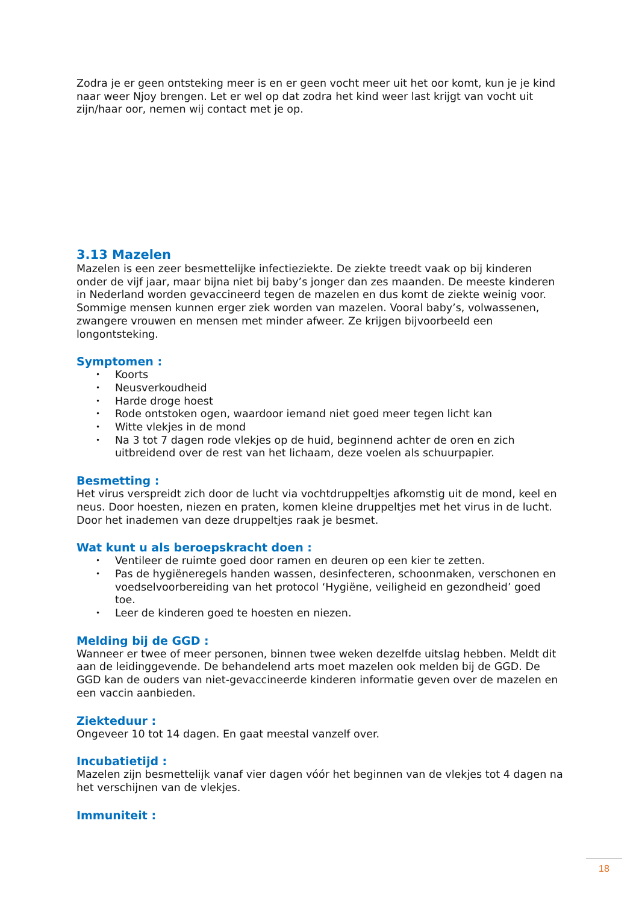Zodra je er geen ontsteking meer is en er geen vocht meer uit het oor komt, kun je je kind naar weer Njoy brengen. Let er wel op dat zodra het kind weer last krijgt van vocht uit zijn/haar oor, nemen wij contact met je op.
3.13 Mazelen
Mazelen is een zeer besmettelijke infectieziekte. De ziekte treedt vaak op bij kinderen onder de vijf jaar, maar bijna niet bij baby’s jonger dan zes maanden. De meeste kinderen in Nederland worden gevaccineerd tegen de mazelen en dus komt de ziekte weinig voor. Sommige mensen kunnen erger ziek worden van mazelen. Vooral baby’s, volwassenen, zwangere vrouwen en mensen met minder afweer. Ze krijgen bijvoorbeeld een longontsteking.
Symptomen :
• Koorts
• Neusverkoudheid
• Harde droge hoest
• Rode ontstoken ogen, waardoor iemand niet goed meer tegen licht kan
• Witte vlekjes in de mond
• Na 3 tot 7 dagen rode vlekjes op de huid, beginnend achter de oren en zich uitbreidend over de rest van het lichaam, deze voelen als schuurpapier.
Besmetting :
Het virus verspreidt zich door de lucht via vochtdruppeltjes afkomstig uit de mond, keel en neus. Door hoesten, niezen en praten, komen kleine druppeltjes met het virus in de lucht. Door het inademen van deze druppeltjes raak je besmet.
Wat kunt u als beroepskracht doen :
• Ventileer de ruimte goed door ramen en deuren op een kier te zetten.
• Pas de hygiëneregels handen wassen, desinfecteren, schoonmaken, verschonen en voedselvoorbereiding van het protocol ‘Hygiëne, veiligheid en gezondheid’ goed toe.
• Leer de kinderen goed te hoesten en niezen.
Melding bij de GGD :
Wanneer er twee of meer personen, binnen twee weken dezelfde uitslag hebben. Meldt dit aan de leidinggevende. De behandelend arts moet mazelen ook melden bij de GGD. De GGD kan de ouders van niet-gevaccineerde kinderen informatie geven over de mazelen en een vaccin aanbieden.
Ziekteduur :
Ongeveer 10 tot 14 dagen. En gaat meestal vanzelf over.
Incubatietijd :
Mazelen zijn besmettelijk vanaf vier dagen vóór het beginnen van de vlekjes tot 4 dagen na het verschijnen van de vlekjes.
Immuniteit :
18